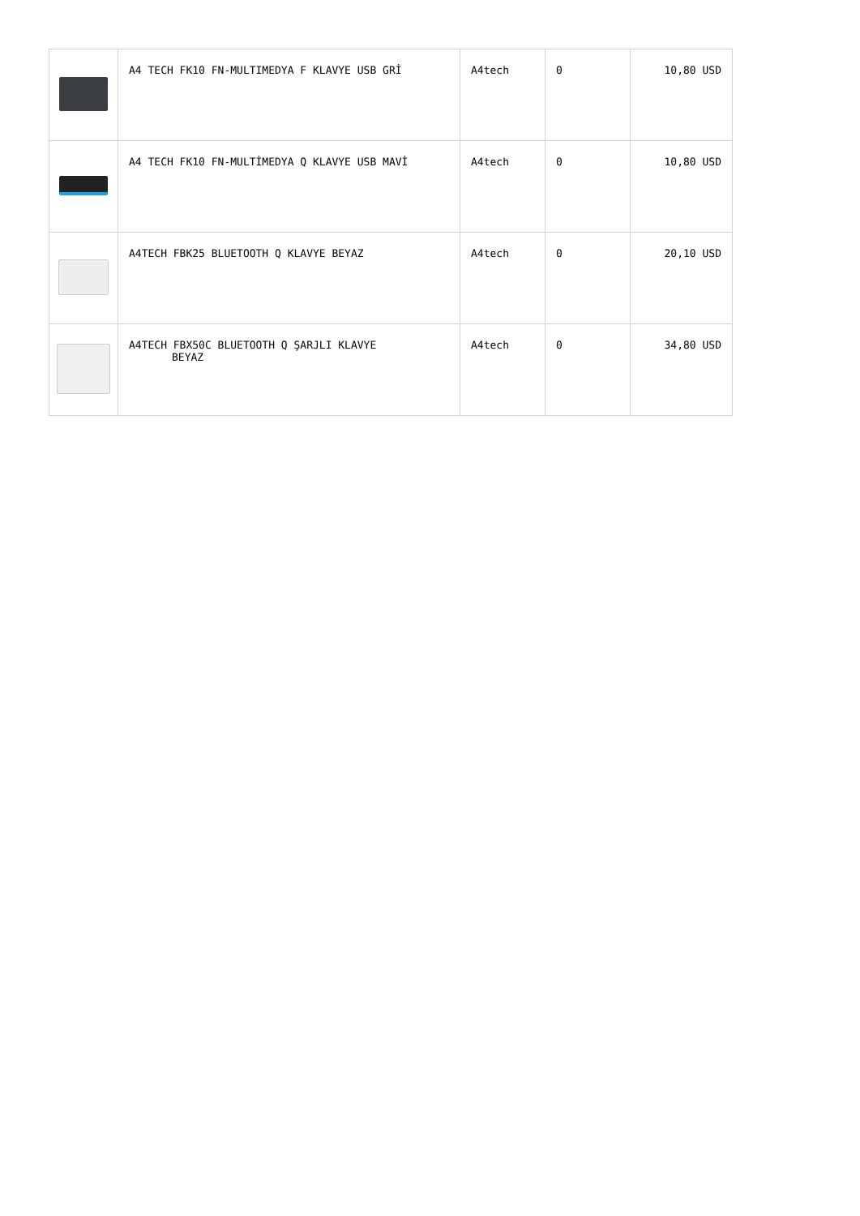| | A4 TECH FK10 FN-MULTIMEDYA F KLAVYE USB GRİ | A4tech | 0 | 10,80 USD |
| | A4 TECH FK10 FN-MULTİMEDYA Q KLAVYE USB MAVİ | A4tech | 0 | 10,80 USD |
| | A4TECH FBK25 BLUETOOTH Q KLAVYE BEYAZ | A4tech | 0 | 20,10 USD |
| | A4TECH FBX50C BLUETOOTH Q ŞARJLI KLAVYE BEYAZ | A4tech | 0 | 34,80 USD |